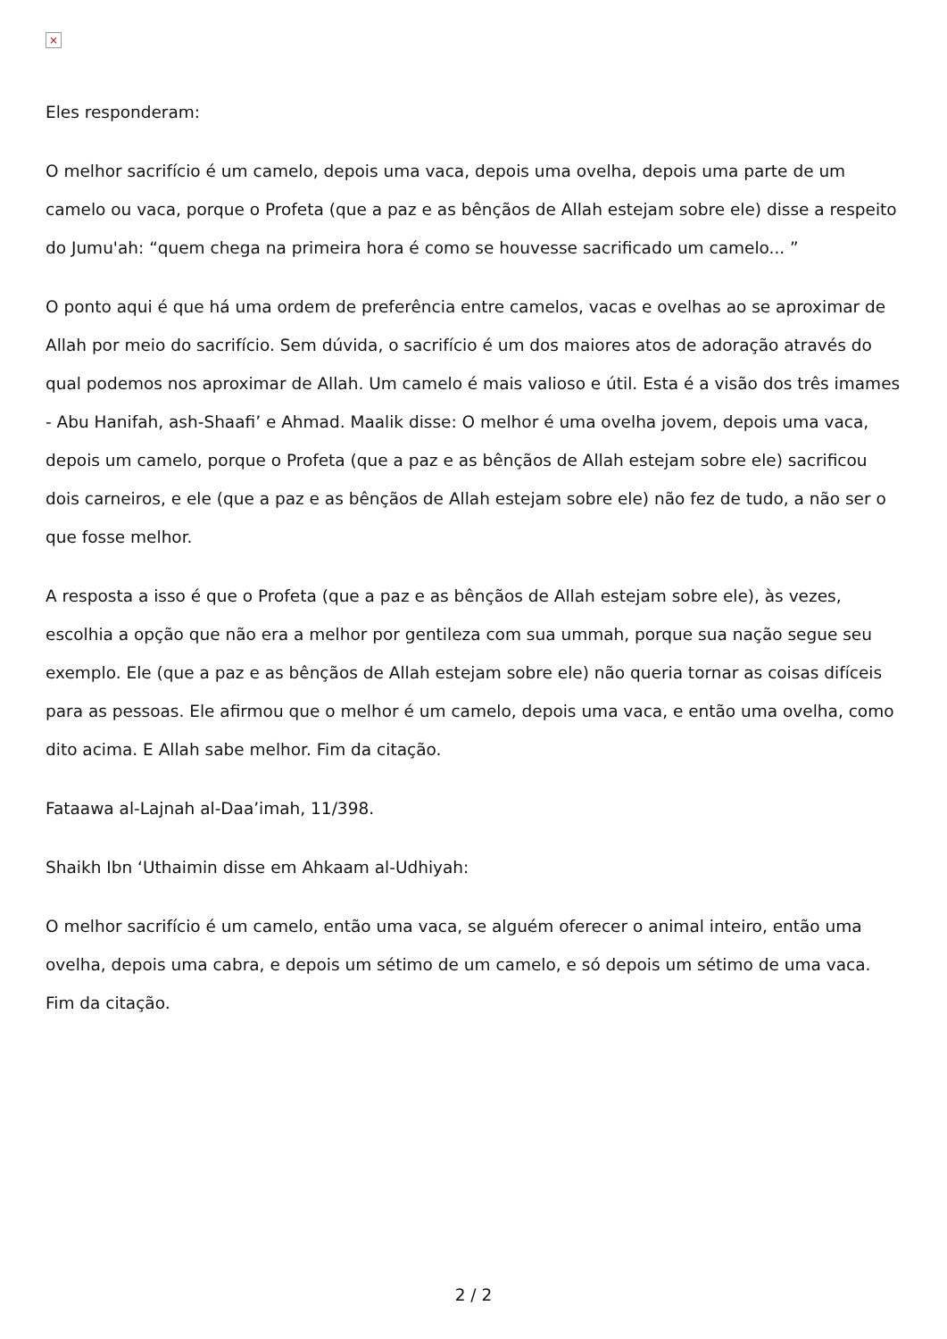×
Eles responderam:
O melhor sacrifício é um camelo, depois uma vaca, depois uma ovelha, depois uma parte de um camelo ou vaca, porque o Profeta (que a paz e as bênçãos de Allah estejam sobre ele) disse a respeito do Jumu'ah: “quem chega na primeira hora é como se houvesse sacrificado um camelo... ”
O ponto aqui é que há uma ordem de preferência entre camelos, vacas e ovelhas ao se aproximar de Allah por meio do sacrifício. Sem dúvida, o sacrifício é um dos maiores atos de adoração através do qual podemos nos aproximar de Allah. Um camelo é mais valioso e útil. Esta é a visão dos três imames - Abu Hanifah, ash-Shaafi’ e Ahmad. Maalik disse: O melhor é uma ovelha jovem, depois uma vaca, depois um camelo, porque o Profeta (que a paz e as bênçãos de Allah estejam sobre ele) sacrificou dois carneiros, e ele (que a paz e as bênçãos de Allah estejam sobre ele) não fez de tudo, a não ser o que fosse melhor.
A resposta a isso é que o Profeta (que a paz e as bênçãos de Allah estejam sobre ele), às vezes, escolhia a opção que não era a melhor por gentileza com sua ummah, porque sua nação segue seu exemplo. Ele (que a paz e as bênçãos de Allah estejam sobre ele) não queria tornar as coisas difíceis para as pessoas. Ele afirmou que o melhor é um camelo, depois uma vaca, e então uma ovelha, como dito acima. E Allah sabe melhor. Fim da citação.
Fataawa al-Lajnah al-Daa’imah, 11/398.
Shaikh Ibn ‘Uthaimin disse em Ahkaam al-Udhiyah:
O melhor sacrifício é um camelo, então uma vaca, se alguém oferecer o animal inteiro, então uma ovelha, depois uma cabra, e depois um sétimo de um camelo, e só depois um sétimo de uma vaca. Fim da citação.
2 / 2